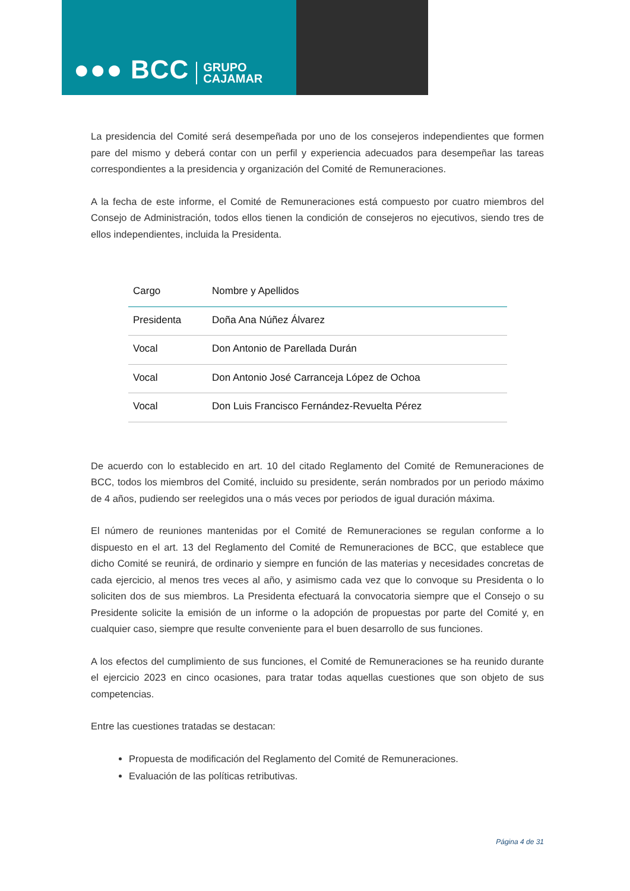●●● BCC GRUPO
CAJAMAR
La presidencia del Comité será desempeñada por uno de los consejeros independientes que formen pare del mismo y deberá contar con un perfil y experiencia adecuados para desempeñar las tareas correspondientes a la presidencia y organización del Comité de Remuneraciones.
A la fecha de este informe, el Comité de Remuneraciones está compuesto por cuatro miembros del Consejo de Administración, todos ellos tienen la condición de consejeros no ejecutivos, siendo tres de ellos independientes, incluida la Presidenta.
| Cargo | Nombre y Apellidos |
| --- | --- |
| Presidenta | Doña Ana Núñez Álvarez |
| Vocal | Don Antonio de Parellada Durán |
| Vocal | Don Antonio José Carranceja López de Ochoa |
| Vocal | Don Luis Francisco Fernández-Revuelta Pérez |
De acuerdo con lo establecido en art. 10 del citado Reglamento del Comité de Remuneraciones de BCC, todos los miembros del Comité, incluido su presidente, serán nombrados por un periodo máximo de 4 años, pudiendo ser reelegidos una o más veces por periodos de igual duración máxima.
El número de reuniones mantenidas por el Comité de Remuneraciones se regulan conforme a lo dispuesto en el art. 13 del Reglamento del Comité de Remuneraciones de BCC, que establece que dicho Comité se reunirá, de ordinario y siempre en función de las materias y necesidades concretas de cada ejercicio, al menos tres veces al año, y asimismo cada vez que lo convoque su Presidenta o lo soliciten dos de sus miembros. La Presidenta efectuará la convocatoria siempre que el Consejo o su Presidente solicite la emisión de un informe o la adopción de propuestas por parte del Comité y, en cualquier caso, siempre que resulte conveniente para el buen desarrollo de sus funciones.
A los efectos del cumplimiento de sus funciones, el Comité de Remuneraciones se ha reunido durante el ejercicio 2023 en cinco ocasiones, para tratar todas aquellas cuestiones que son objeto de sus competencias.
Entre las cuestiones tratadas se destacan:
Propuesta de modificación del Reglamento del Comité de Remuneraciones.
Evaluación de las políticas retributivas.
Página 4 de 31